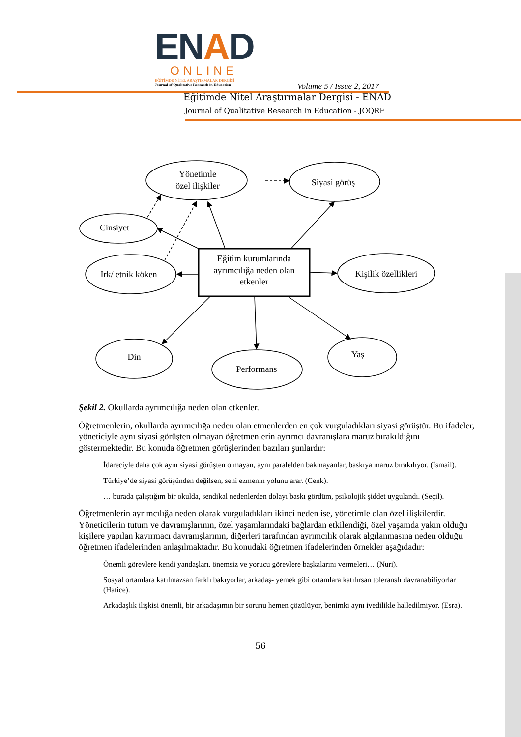ENAD
ONLINE
EĞİTİMDE NİTEL ARAŞTIRMALAR DERGİSİ
Journal of Qualitative Research in Education
Volume 5 / Issue 2, 2017
Eğitimde Nitel Araştırmalar Dergisi - ENAD
Journal of Qualitative Research in Education - JOQRE
Yönetimle
özel ilişkiler
Siyasi görüş
Cinsiyet
Irk/ etnik köken
Eğitim kurumlarında
ayrımcılığa neden olan
etkenler
Kişilik özellikleri
Din
Performans
Yaş
Şekil 2. Okullarda ayrımcılığa neden olan etkenler.
Öğretmenlerin, okullarda ayrımcılığa neden olan etmenlerden en çok vurguladıkları siyasi görüştür. Bu ifadeler, yöneticiyle aynı siyasi görüşten olmayan öğretmenlerin ayrımcı davranışlara maruz bırakıldığını göstermektedir. Bu konuda öğretmen görüşlerinden bazıları şunlardır:
İdareciyle daha çok aynı siyasi görüşten olmayan, aynı paralelden bakmayanlar, baskıya maruz bırakılıyor. (İsmail).
Türkiye’de siyasi görüşünden değilsen, seni ezmenin yolunu arar. (Cenk).
… burada çalıştığım bir okulda, sendikal nedenlerden dolayı baskı gördüm, psikolojik şiddet uygulandı. (Seçil).
Öğretmenlerin ayrımcılığa neden olarak vurguladıkları ikinci neden ise, yönetimle olan özel ilişkilerdir. Yöneticilerin tutum ve davranışlarının, özel yaşamlarındaki bağlardan etkilendiği, özel yaşamda yakın olduğu kişilere yapılan kayırmacı davranışlarının, diğerleri tarafından ayrımcılık olarak algılanmasına neden olduğu öğretmen ifadelerinden anlaşılmaktadır. Bu konudaki öğretmen ifadelerinden örnekler aşağıdadır:
Önemli görevlere kendi yandaşları, önemsiz ve yorucu görevlere başkalarını vermeleri… (Nuri).
Sosyal ortamlara katılmazsan farklı bakıyorlar, arkadaş- yemek gibi ortamlara katılırsan toleranslı davranabiliyorlar (Hatice).
Arkadaşlık ilişkisi önemli, bir arkadaşımın bir sorunu hemen çözülüyor, benimki aynı ivedilikle halledilmiyor. (Esra).
56